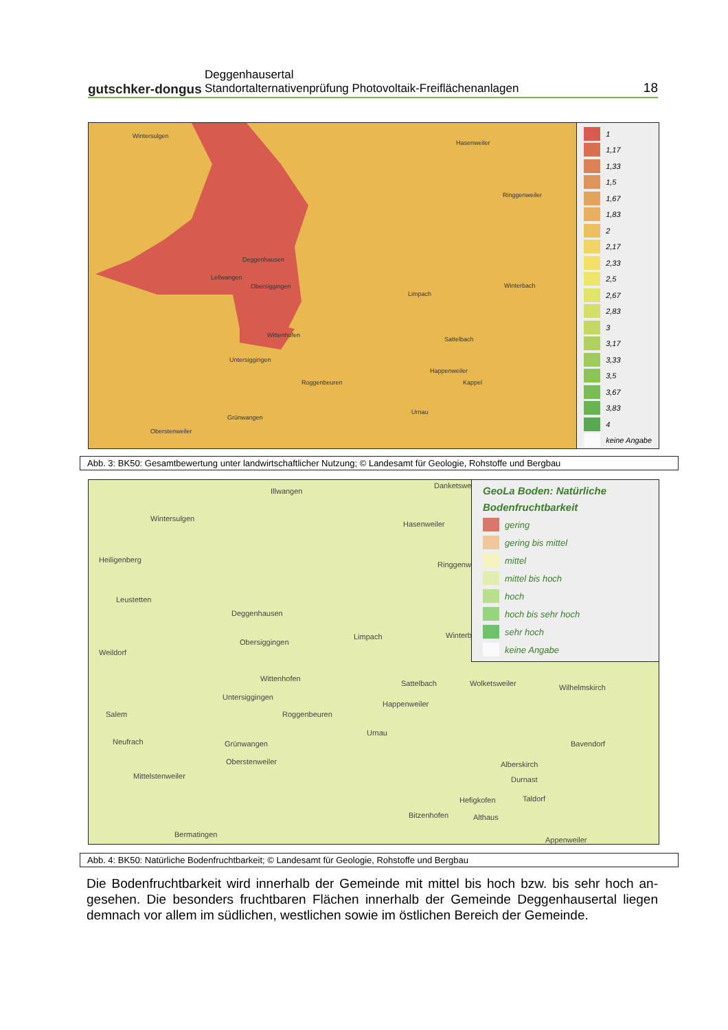gutschker-dongus
Deggenhausertal
Standortalternativenprüfung Photovoltaik-Freiflächenanlagen
18
Wintersulgen
Hasenweiler
Ringgenweiler
Deggenhausen
Lellwangen
Obersiggingen
Limpach
Winterbach
Wittenhofen
Sattelbach
Untersiggingen
Happenweiler
Kappel Roggenbeuren
Grünwangen
Urnau
Oberstenweiler
1
1,17
1,33
1,5
1,67
1,83
2
2,17
2,33
2,5
2,67
2,83
3
3,17
3,33
3,5
3,67
3,83
4
keine Angabe
Abb. 3: BK50: Gesamtbewertung unter landwirtschaftlicher Nutzung; © Landesamt für Geologie, Rohstoffe und Bergbau
Illwangen
Danketsweiler
Wintersulgen
Hasenweiler
Heiligenberg
Ringgenweiler
Leustetten
Deggenhausen
Limpach Winterbach
Obersiggingen
Weildorf
Wittenhofen
Sattelbach Wolketsweiler Wilhelmskirch
Untersiggingen
Salem
Happenweiler
Roggenbeuren
Urnau
Neufrach Grünwangen Bavendorf
Oberstenweiler Alberskirch
Mittelstenweiler Durnast
Hefigkofen Taldorf
Bitzenhofen Althaus
Bermatingen
Appenweiler
GeoLa Boden: Natürliche Bodenfruchtbarkeit
gering
gering bis mittel
mittel
mittel bis hoch
hoch
hoch bis sehr hoch
sehr hoch
keine Angabe
Abb. 4: BK50: Natürliche Bodenfruchtbarkeit; © Landesamt für Geologie, Rohstoffe und Bergbau
Die Bodenfruchtbarkeit wird innerhalb der Gemeinde mit mittel bis hoch bzw. bis sehr hoch an-gesehen. Die besonders fruchtbaren Flächen innerhalb der Gemeinde Deggenhausertal liegen demnach vor allem im südlichen, westlichen sowie im östlichen Bereich der Gemeinde.